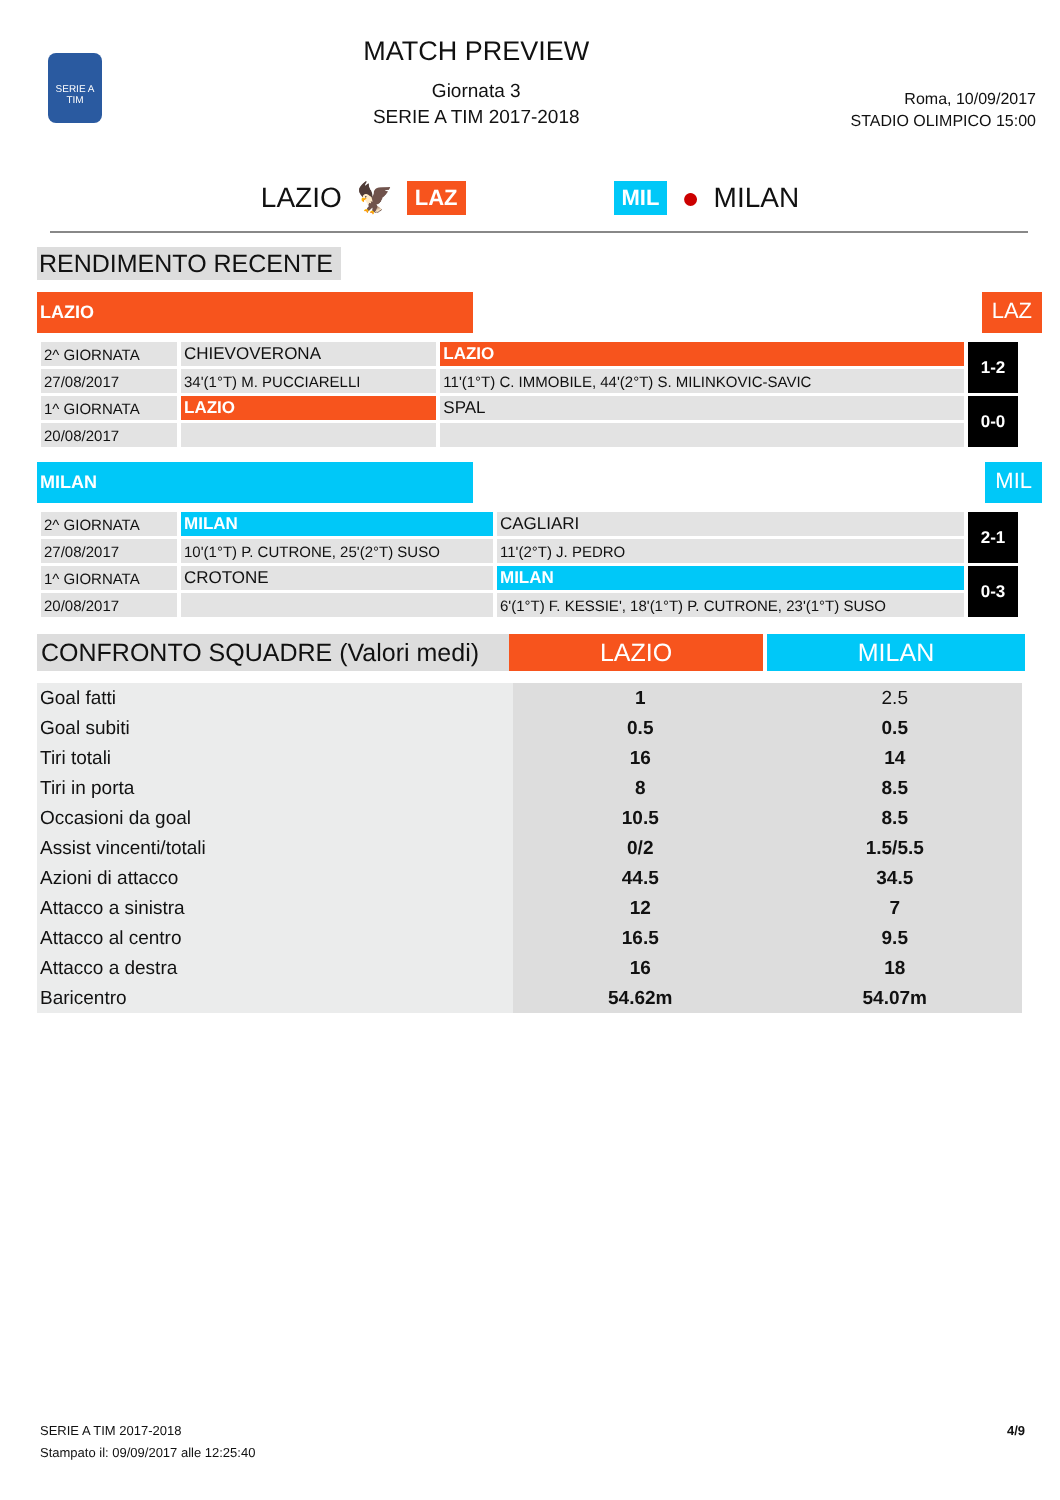SERIE A TIM
MATCH PREVIEW
Giornata 3
SERIE A TIM 2017-2018
Roma, 10/09/2017
STADIO OLIMPICO 15:00
LAZIO 🦅 LAZ MIL ● MILAN
RENDIMENTO RECENTE
LAZIO
LAZ
| 2^ GIORNATA | CHIEVOVERONA | LAZIO | 1-2 |
| 27/08/2017 | 34'(1°T) M. PUCCIARELLI | 11'(1°T) C. IMMOBILE, 44'(2°T) S. MILINKOVIC-SAVIC | |
| 1^ GIORNATA | LAZIO | SPAL | 0-0 |
| 20/08/2017 | | | |
MILAN
MIL
| 2^ GIORNATA | MILAN | CAGLIARI | 2-1 |
| 27/08/2017 | 10'(1°T) P. CUTRONE, 25'(2°T) SUSO | 11'(2°T) J. PEDRO | |
| 1^ GIORNATA | CROTONE | MILAN | 0-3 |
| 20/08/2017 | | 6'(1°T) F. KESSIE', 18'(1°T) P. CUTRONE, 23'(1°T) SUSO | |
CONFRONTO SQUADRE (Valori medi)
LAZIO MILAN
| Goal fatti | 1 | 2.5 |
| Goal subiti | 0.5 | 0.5 |
| Tiri totali | 16 | 14 |
| Tiri in porta | 8 | 8.5 |
| Occasioni da goal | 10.5 | 8.5 |
| Assist vincenti/totali | 0/2 | 1.5/5.5 |
| Azioni di attacco | 44.5 | 34.5 |
| Attacco a sinistra | 12 | 7 |
| Attacco al centro | 16.5 | 9.5 |
| Attacco a destra | 16 | 18 |
| Baricentro | 54.62m | 54.07m |
SERIE A TIM 2017-2018
Stampato il: 09/09/2017 alle 12:25:40
4/9